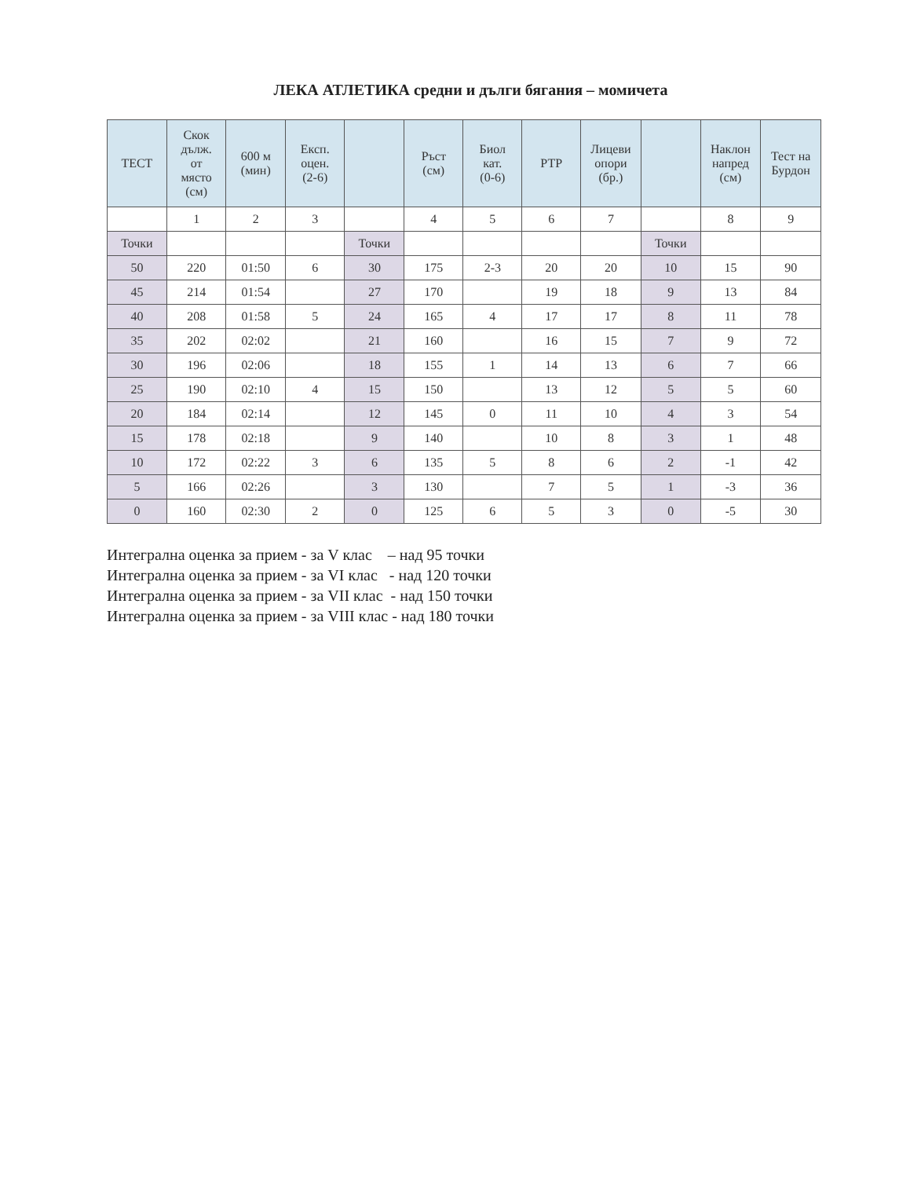ЛЕКА АТЛЕТИКА средни и дълги бягания – момичета
| ТЕСТ | Скок дълж. от място (см) | 600 м (мин) | Експ. оцен. (2-6) | | Ръст (см) | Биол кат. (0-6) | РТР | Лицеви опори (бр.) | | Наклон напред (см) | Тест на Бурдон |
| --- | --- | --- | --- | --- | --- | --- | --- | --- | --- | --- | --- |
| | 1 | 2 | 3 | | 4 | 5 | 6 | 7 | | 8 | 9 |
| Точки | | | | Точки | | | | | Точки | | |
| 50 | 220 | 01:50 | 6 | 30 | 175 | 2-3 | 20 | 20 | 10 | 15 | 90 |
| 45 | 214 | 01:54 | | 27 | 170 | | 19 | 18 | 9 | 13 | 84 |
| 40 | 208 | 01:58 | 5 | 24 | 165 | 4 | 17 | 17 | 8 | 11 | 78 |
| 35 | 202 | 02:02 | | 21 | 160 | | 16 | 15 | 7 | 9 | 72 |
| 30 | 196 | 02:06 | | 18 | 155 | 1 | 14 | 13 | 6 | 7 | 66 |
| 25 | 190 | 02:10 | 4 | 15 | 150 | | 13 | 12 | 5 | 5 | 60 |
| 20 | 184 | 02:14 | | 12 | 145 | 0 | 11 | 10 | 4 | 3 | 54 |
| 15 | 178 | 02:18 | | 9 | 140 | | 10 | 8 | 3 | 1 | 48 |
| 10 | 172 | 02:22 | 3 | 6 | 135 | 5 | 8 | 6 | 2 | -1 | 42 |
| 5 | 166 | 02:26 | | 3 | 130 | | 7 | 5 | 1 | -3 | 36 |
| 0 | 160 | 02:30 | 2 | 0 | 125 | 6 | 5 | 3 | 0 | -5 | 30 |
Интегрална оценка за прием - за V клас – над 95 точки
Интегрална оценка за прием - за VI клас - над 120 точки
Интегрална оценка за прием - за VII клас - над 150 точки
Интегрална оценка за прием - за VIII клас - над 180 точки